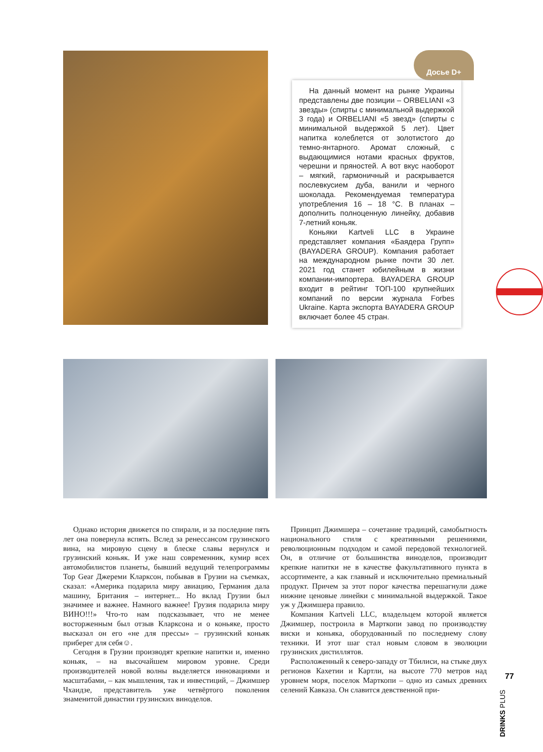Досье D+
На данный момент на рынке Украины представлены две позиции – ORBELIANI «3 звезды» (спирты с минимальной выдержкой 3 года) и ORBELIANI «5 звезд» (спирты с минимальной выдержкой 5 лет). Цвет напитка колеблется от золотистого до темно-янтарного. Аромат сложный, с выдающимися нотами красных фруктов, черешни и пряностей. А вот вкус наоборот – мягкий, гармоничный и раскрывается послевкусием дуба, ванили и черного шоколада. Рекомендуемая температура употребления 16 – 18 °С. В планах – дополнить полноценную линейку, добавив 7-летний коньяк.
Коньяки Kartveli LLC в Украине представляет компания «Баядера Групп» (BAYADERA GROUP). Компания работает на международном рынке почти 30 лет. 2021 год станет юбилейным в жизни компании-импортера. BAYADERA GROUP входит в рейтинг ТОП-100 крупнейших компаний по версии журнала Forbes Ukraine. Карта экспорта BAYADERA GROUP включает более 45 стран.
Однако история движется по спирали, и за последние пять лет она повернула вспять. Вслед за ренессансом грузинского вина, на мировую сцену в блеске славы вернулся и грузинский коньяк. И уже наш современник, кумир всех автомобилистов планеты, бывший ведущий телепрограммы Top Gear Джереми Кларксон, побывав в Грузии на съемках, сказал: «Америка подарила миру авиацию, Германия дала машину, Британия – интернет... Но вклад Грузии был значимее и важнее. Намного важнее! Грузия подарила миру ВИНО!!!» Что-то нам подсказывает, что не менее восторженным был отзыв Кларксона и о коньяке, просто высказал он его «не для прессы» – грузинский коньяк приберег для себя☺.
Сегодня в Грузии производят крепкие напитки и, именно коньяк, – на высочайшем мировом уровне. Среди производителей новой волны выделяется инновациями и масштабами, – как мышления, так и инвестиций, – Джимшер Чхаидзе, представитель уже четвёртого поколения знаменитой династии грузинских виноделов.
Принцип Джимшера – сочетание традиций, самобытность национального стиля с креативными решениями, революционным подходом и самой передовой технологией. Он, в отличие от большинства виноделов, производит крепкие напитки не в качестве факультативного пункта в ассортименте, а как главный и исключительно премиальный продукт. Причем за этот порог качества перешагнули даже нижние ценовые линейки с минимальной выдержкой. Такое уж у Джимшера правило.
Компания Kartveli LLC, владельцем которой является Джимшер, построила в Марткопи завод по производству виски и коньяка, оборудованный по последнему слову техники. И этот шаг стал новым словом в эволюции грузинских дистиллятов.
Расположенный к северо-западу от Тбилиси, на стыке двух регионов Кахетии и Картли, на высоте 770 метров над уровнем моря, поселок Марткопи – одно из самых древних селений Кавказа. Он славится девственной при-
77
DRINKS PLUS